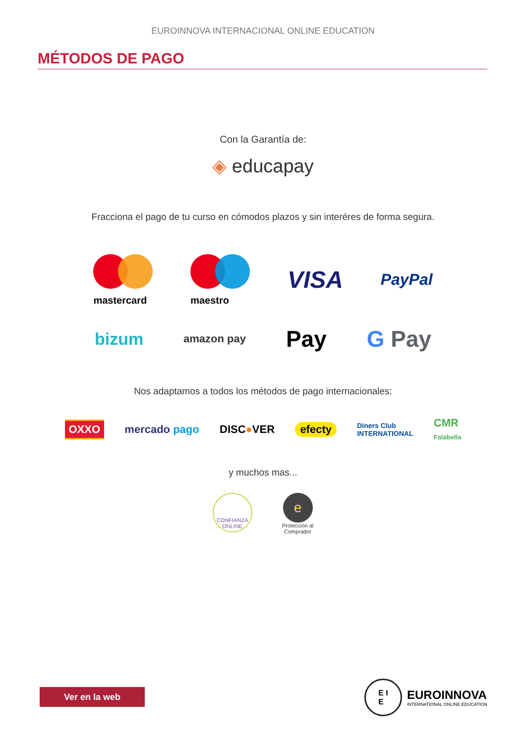EUROINNOVA INTERNACIONAL ONLINE EDUCATION
MÉTODOS DE PAGO
Con la Garantía de:
◈ educapay
Fracciona el pago de tu curso en cómodos plazos y sin interéres de forma segura.
mastercard
maestro
VISA
PayPal
bizum
amazon pay
Pay G Pay
Nos adaptamos a todos los métodos de pago internacionales:
OXXO
mercado pago DISC●VER efecty
Diners Club
INTERNATIONAL
CMR
Falabella
y muchos mas...
CONFIANZA
ONLINE
e
Protección al
Comprador
Ver en la web
E I
E
EUROINNOVA
INTERNATIONAL ONLINE EDUCATION